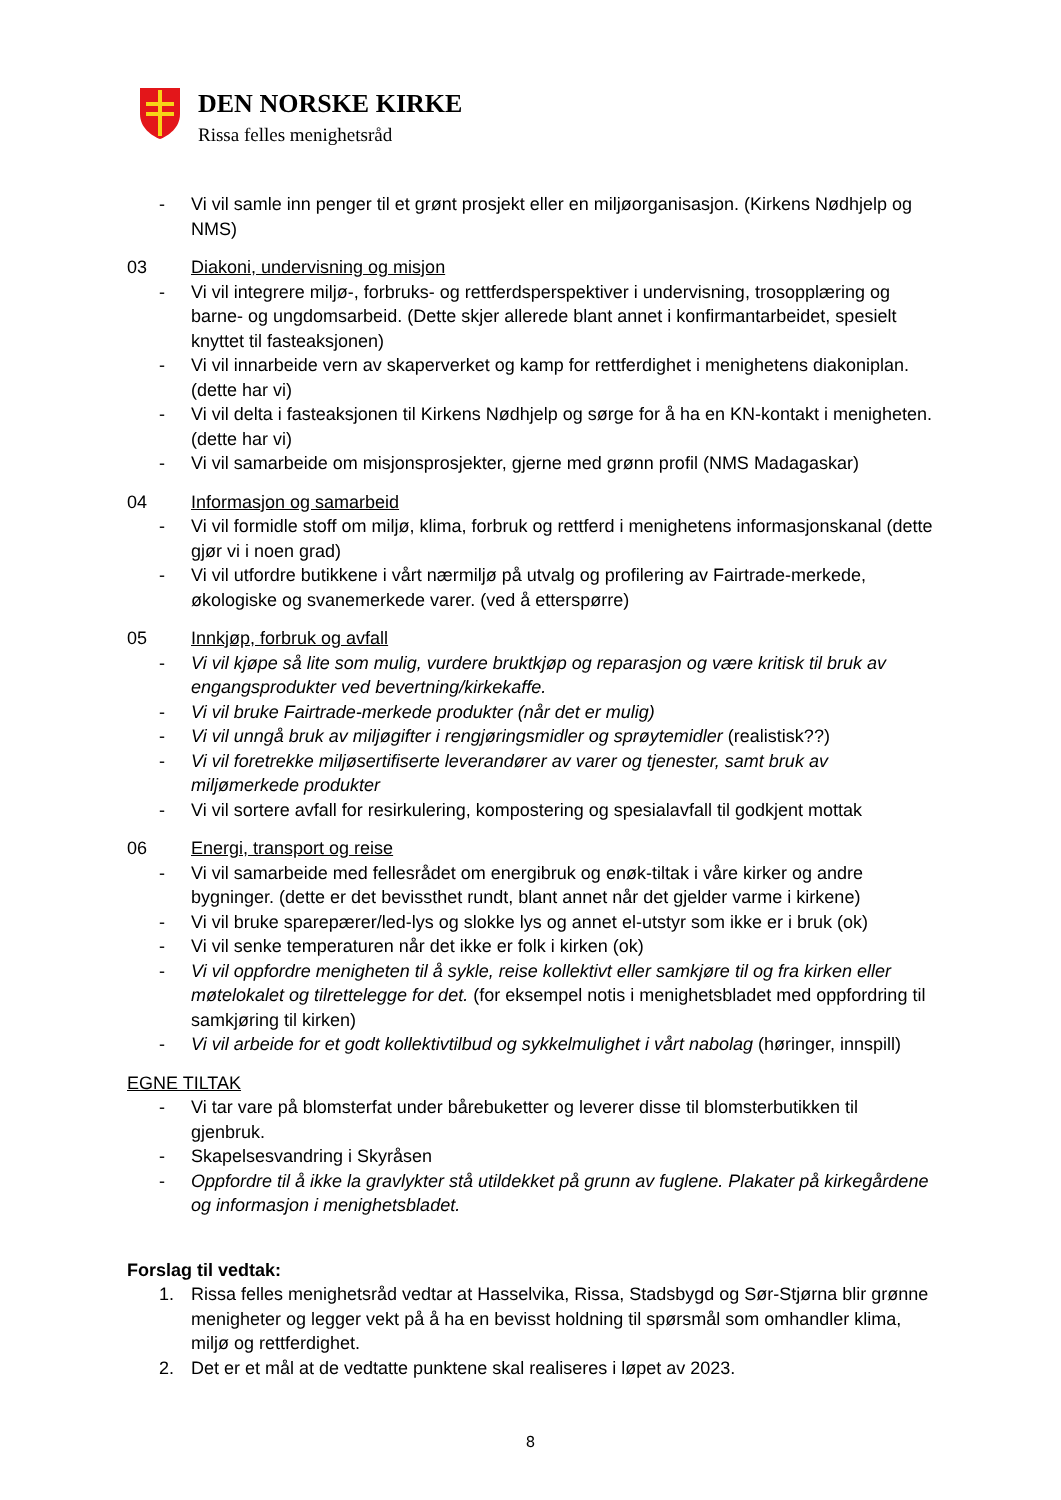DEN NORSKE KIRKE
Rissa felles menighetsråd
- Vi vil samle inn penger til et grønt prosjekt eller en miljøorganisasjon. (Kirkens Nødhjelp og NMS)
03 Diakoni, undervisning og misjon
- Vi vil integrere miljø-, forbruks- og rettferdsperspektiver i undervisning, trosopplæring og barne- og ungdomsarbeid. (Dette skjer allerede blant annet i konfirmantarbeidet, spesielt knyttet til fasteaksjonen)
- Vi vil innarbeide vern av skaperverket og kamp for rettferdighet i menighetens diakoniplan. (dette har vi)
- Vi vil delta i fasteaksjonen til Kirkens Nødhjelp og sørge for å ha en KN-kontakt i menigheten. (dette har vi)
- Vi vil samarbeide om misjonsprosjekter, gjerne med grønn profil (NMS Madagaskar)
04 Informasjon og samarbeid
- Vi vil formidle stoff om miljø, klima, forbruk og rettferd i menighetens informasjonskanal (dette gjør vi i noen grad)
- Vi vil utfordre butikkene i vårt nærmiljø på utvalg og profilering av Fairtrade-merkede, økologiske og svanemerkede varer. (ved å etterspørre)
05 Innkjøp, forbruk og avfall
- Vi vil kjøpe så lite som mulig, vurdere bruktkjøp og reparasjon og være kritisk til bruk av engangsprodukter ved bevertning/kirkekaffe.
- Vi vil bruke Fairtrade-merkede produkter (når det er mulig)
- Vi vil unngå bruk av miljøgifter i rengjøringsmidler og sprøytemidler (realistisk??)
- Vi vil foretrekke miljøsertifiserte leverandører av varer og tjenester, samt bruk av miljømerkede produkter
- Vi vil sortere avfall for resirkulering, kompostering og spesialavfall til godkjent mottak
06 Energi, transport og reise
- Vi vil samarbeide med fellesrådet om energibruk og enøk-tiltak i våre kirker og andre bygninger. (dette er det bevissthet rundt, blant annet når det gjelder varme i kirkene)
- Vi vil bruke sparepærer/led-lys og slokke lys og annet el-utstyr som ikke er i bruk (ok)
- Vi vil senke temperaturen når det ikke er folk i kirken (ok)
- Vi vil oppfordre menigheten til å sykle, reise kollektivt eller samkjøre til og fra kirken eller møtelokalet og tilrettelegge for det. (for eksempel notis i menighetsbladet med oppfordring til samkjøring til kirken)
- Vi vil arbeide for et godt kollektivtilbud og sykkelmulighet i vårt nabolag (høringer, innspill)
EGNE TILTAK
- Vi tar vare på blomsterfat under bårebuketter og leverer disse til blomsterbutikken til gjenbruk.
- Skapelsesvandring i Skyråsen
- Oppfordre til å ikke la gravlykter stå utildekket på grunn av fuglene. Plakater på kirkegårdene og informasjon i menighetsbladet.
Forslag til vedtak:
1. Rissa felles menighetsråd vedtar at Hasselvika, Rissa, Stadsbygd og Sør-Stjørna blir grønne menigheter og legger vekt på å ha en bevisst holdning til spørsmål som omhandler klima, miljø og rettferdighet.
2. Det er et mål at de vedtatte punktene skal realiseres i løpet av 2023.
8